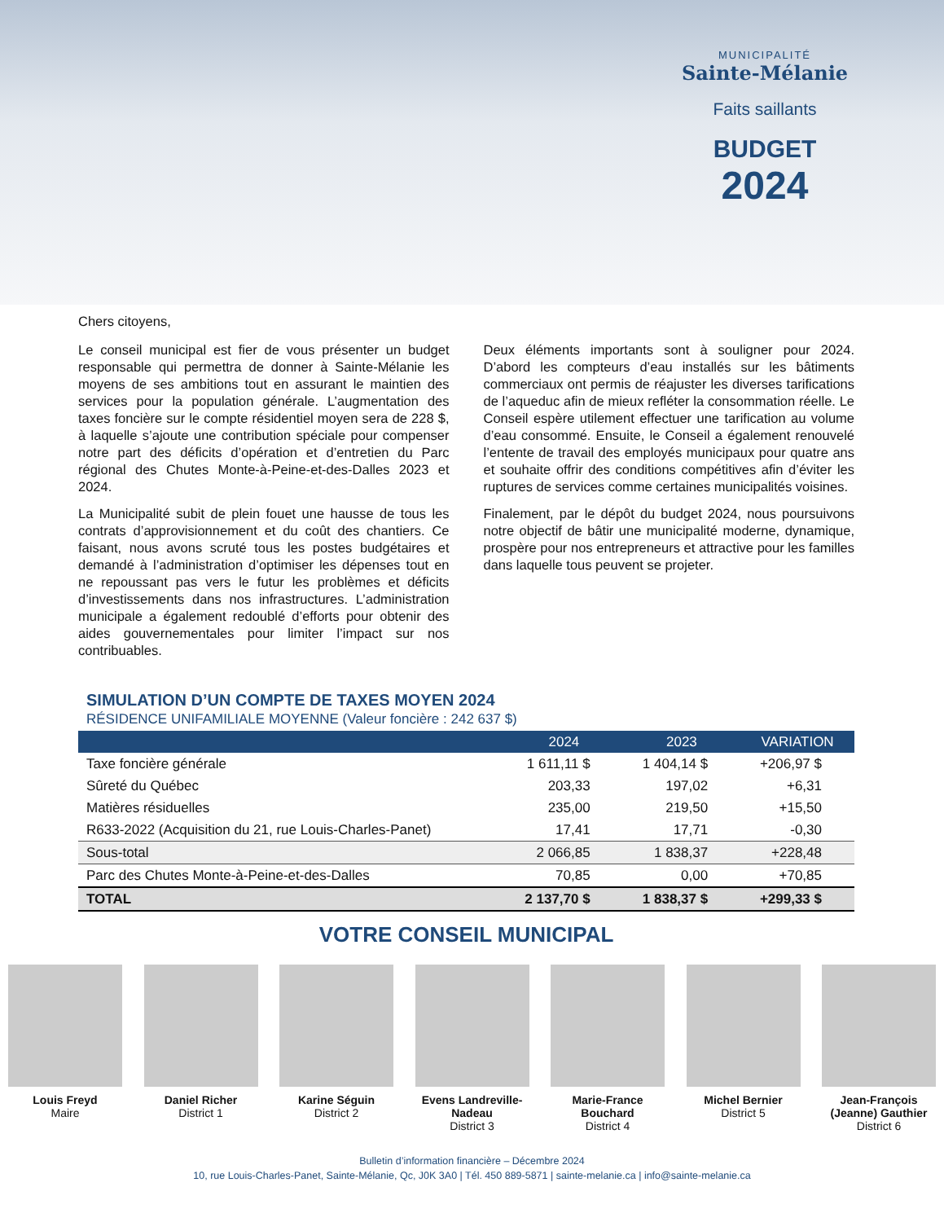MUNICIPALITÉ
Sainte-Mélanie
Faits saillants
BUDGET
2024
Chers citoyens,
Le conseil municipal est fier de vous présenter un budget responsable qui permettra de donner à Sainte-Mélanie les moyens de ses ambitions tout en assurant le maintien des services pour la population générale. L’augmentation des taxes foncière sur le compte résidentiel moyen sera de 228 $, à laquelle s’ajoute une contribution spéciale pour compenser notre part des déficits d’opération et d’entretien du Parc régional des Chutes Monte-à-Peine-et-des-Dalles 2023 et 2024.
La Municipalité subit de plein fouet une hausse de tous les contrats d’approvisionnement et du coût des chantiers. Ce faisant, nous avons scruté tous les postes budgétaires et demandé à l’administration d’optimiser les dépenses tout en ne repoussant pas vers le futur les problèmes et déficits d’investissements dans nos infrastructures. L’administration municipale a également redoublé d’efforts pour obtenir des aides gouvernementales pour limiter l’impact sur nos contribuables.
Deux éléments importants sont à souligner pour 2024. D’abord les compteurs d’eau installés sur les bâtiments commerciaux ont permis de réajuster les diverses tarifications de l’aqueduc afin de mieux refléter la consommation réelle. Le Conseil espère utilement effectuer une tarification au volume d’eau consommé. Ensuite, le Conseil a également renouvelé l’entente de travail des employés municipaux pour quatre ans et souhaite offrir des conditions compétitives afin d’éviter les ruptures de services comme certaines municipalités voisines.
Finalement, par le dépôt du budget 2024, nous poursuivons notre objectif de bâtir une municipalité moderne, dynamique, prospère pour nos entrepreneurs et attractive pour les familles dans laquelle tous peuvent se projeter.
SIMULATION D’UN COMPTE DE TAXES MOYEN 2024
RÉSIDENCE UNIFAMILIALE MOYENNE (Valeur foncière : 242 637 $)
| | 2024 | 2023 | VARIATION |
| --- | --- | --- | --- |
| Taxe foncière générale | 1 611,11 $ | 1 404,14 $ | +206,97 $ |
| Sûreté du Québec | 203,33 | 197,02 | +6,31 |
| Matières résiduelles | 235,00 | 219,50 | +15,50 |
| R633-2022 (Acquisition du 21, rue Louis-Charles-Panet) | 17,41 | 17,71 | -0,30 |
| Sous-total | 2 066,85 | 1 838,37 | +228,48 |
| Parc des Chutes Monte-à-Peine-et-des-Dalles | 70,85 | 0,00 | +70,85 |
| TOTAL | 2 137,70 $ | 1 838,37 $ | +299,33 $ |
VOTRE CONSEIL MUNICIPAL
Louis Freyd
Maire
Daniel Richer
District 1
Karine Séguin
District 2
Evens Landreville-Nadeau
District 3
Marie-France Bouchard
District 4
Michel Bernier
District 5
Jean-François (Jeanne) Gauthier
District 6
Bulletin d’information financière – Décembre 2024
10, rue Louis-Charles-Panet, Sainte-Mélanie, Qc, J0K 3A0 | Tél. 450 889-5871 | sainte-melanie.ca | info@sainte-melanie.ca